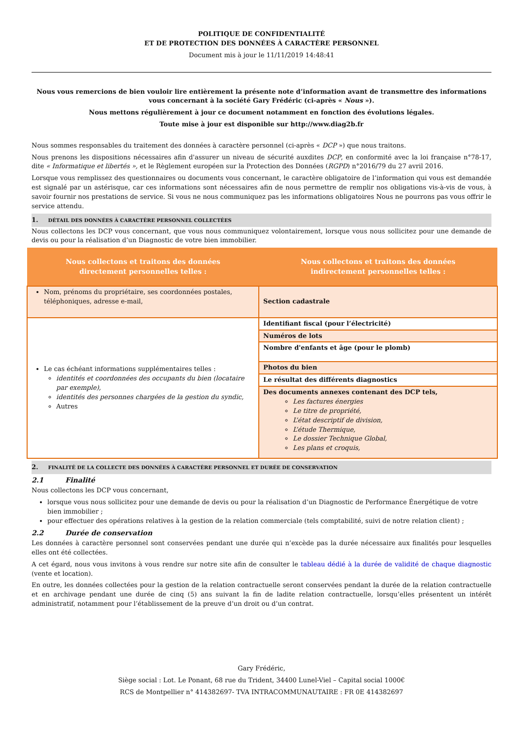POLITIQUE DE CONFIDENTIALITÉ
ET DE PROTECTION DES DONNÉES À CARACTÈRE PERSONNEL
Document mis à jour le 11/11/2019 14:48:41
Nous vous remercions de bien vouloir lire entièrement la présente note d’information avant de transmettre des informations vous concernant à la société Gary Frédéric (ci-après « Nous »).
Nous mettons régulièrement à jour ce document notamment en fonction des évolutions légales.
Toute mise à jour est disponible sur http://www.diag2b.fr
Nous sommes responsables du traitement des données à caractère personnel (ci-après « DCP ») que nous traitons.
Nous prenons les dispositions nécessaires afin d'assurer un niveau de sécurité auxdites DCP, en conformité avec la loi française n°78-17, dite « Informatique et libertés », et le Règlement européen sur la Protection des Données (RGPD) n°2016/79 du 27 avril 2016.
Lorsque vous remplissez des questionnaires ou documents vous concernant, le caractère obligatoire de l’information qui vous est demandée est signalé par un astérisque, car ces informations sont nécessaires afin de nous permettre de remplir nos obligations vis-à-vis de vous, à savoir fournir nos prestations de service. Si vous ne nous communiquez pas les informations obligatoires Nous ne pourrons pas vous offrir le service attendu.
1. DÉTAIL DES DONNÉES À CARACTÈRE PERSONNEL COLLECTÉES
Nous collectons les DCP vous concernant, que vous nous communiquez volontairement, lorsque vous nous sollicitez pour une demande de devis ou pour la réalisation d’un Diagnostic de votre bien immobilier.
| Nous collectons et traitons des données directement personnelles telles : | Nous collectons et traitons des données indirectement personnelles telles : |
| --- | --- |
| Nom, prénoms du propriétaire, ses coordonnées postales, téléphoniques, adresse e-mail, | Section cadastrale |
| Le cas échéant informations supplémentaires telles : identités et coordonnées des occupants du bien (locataire par exemple), identités des personnes chargées de la gestion du syndic, Autres | Identifiant fiscal (pour l’électricité) |
| | Numéros de lots |
| | Nombre d'enfants et âge (pour le plomb) |
| | Photos du bien |
| | Le résultat des différents diagnostics |
| | Des documents annexes contenant des DCP tels, Les factures énergies Le titre de propriété, L’état descriptif de division, L’étude Thermique, Le dossier Technique Global, Les plans et croquis, |
2. FINALITÉ DE LA COLLECTE DES DONNÉES À CARACTÈRE PERSONNEL ET DURÉE DE CONSERVATION
2.1 Finalité
Nous collectons les DCP vous concernant,
lorsque vous nous sollicitez pour une demande de devis ou pour la réalisation d’un Diagnostic de Performance Énergétique de votre bien immobilier ;
pour effectuer des opérations relatives à la gestion de la relation commerciale (tels comptabilité, suivi de notre relation client) ;
2.2 Durée de conservation
Les données à caractère personnel sont conservées pendant une durée qui n’excède pas la durée nécessaire aux finalités pour lesquelles elles ont été collectées.
A cet égard, nous vous invitons à vous rendre sur notre site afin de consulter le tableau dédié à la durée de validité de chaque diagnostic (vente et location).
En outre, les données collectées pour la gestion de la relation contractuelle seront conservées pendant la durée de la relation contractuelle et en archivage pendant une durée de cinq (5) ans suivant la fin de ladite relation contractuelle, lorsqu’elles présentent un intérêt administratif, notamment pour l’établissement de la preuve d’un droit ou d’un contrat.
Gary Frédéric,
Siège social : Lot. Le Ponant, 68 rue du Trident, 34400 Lunel-Viel – Capital social 1000€
RCS de Montpellier n° 414382697- TVA INTRACOMMUNAUTAIRE : FR 0E 414382697